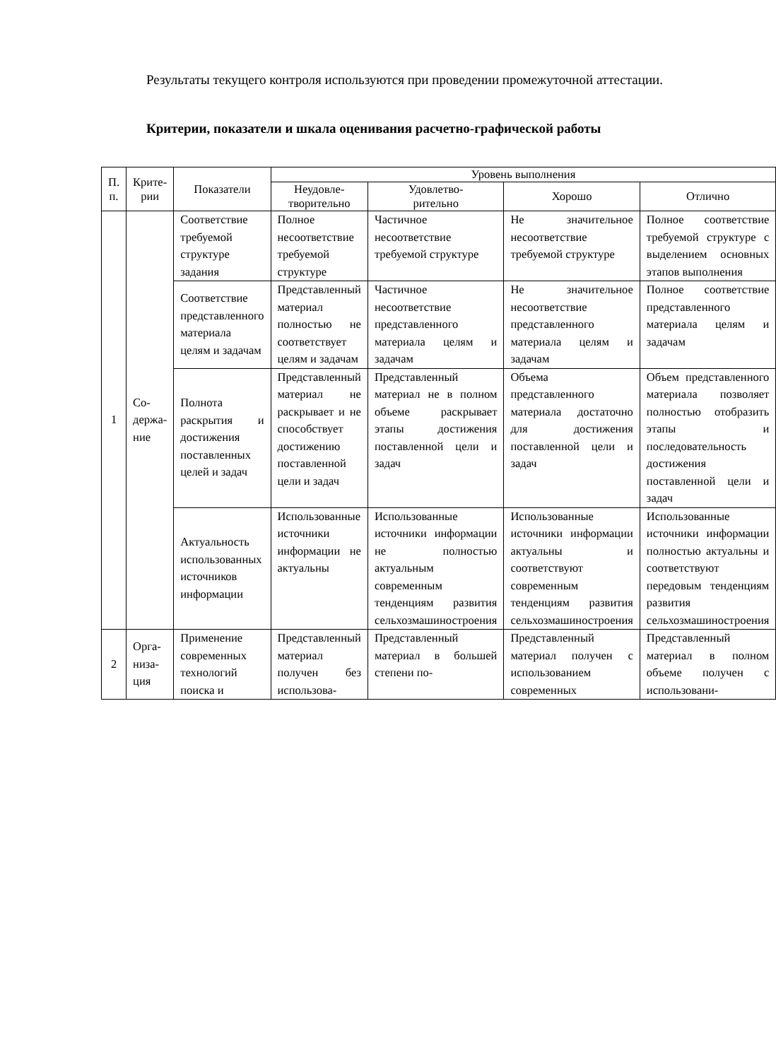Результаты текущего контроля используются при проведении промежуточной аттестации.
Критерии, показатели и шкала оценивания расчетно-графической работы
| П. п. | Крите- рии | Показатели | Уровень выполнения | | | |
| --- | --- | --- | --- | --- | --- | --- |
| | | | Неудовле- творительно | Удовлетво- рительно | Хорошо | Отлично |
| 1 | Со- держа- ние | Соответствие требуемой структуре задания | Полное несоответствие требуемой структуре | Частичное несоответствие требуемой структуре | Не значительное несоответствие требуемой структуре | Полное соответствие требуемой структуре с выделением основных этапов выполнения |
| | | Соответствие представленного материала целям и задачам | Представленный материал полностью не соответствует целям и задачам | Частичное несоответствие представленного материала целям и задачам | Не значительное несоответствие представленного материала целям и задачам | Полное соответствие представленного материала целям и задачам |
| | | Полнота раскрытия и достижения поставленных целей и задач | Представленный материал не раскрывает и не способствует достижению поставленной цели и задач | Представленный материал не в полном объеме раскрывает этапы достижения поставленной цели и задач | Объема представленного материала достаточно для достижения поставленной цели и задач | Объем представленного материала позволяет полностью отобразить этапы и последовательность достижения поставленной цели и задач |
| | | Актуальность использованных источников информации | Использованные источники информации не актуальны | Использованные источники информации не полностью актуальным современным тенденциям развития сельхозмашиностроения | Использованные источники информации актуальны и соответствуют современным тенденциям развития сельхозмашиностроения | Использованные источники информации полностью актуальны и соответствуют передовым тенденциям развития сельхозмашиностроения |
| 2 | Орга- низа- ция | Применение современных технологий поиска и | Представленный материал получен без использова- | Представленный материал в большей степени по- | Представленный материал получен с использованием современных | Представленный материал в полном объеме получен с использовани- |